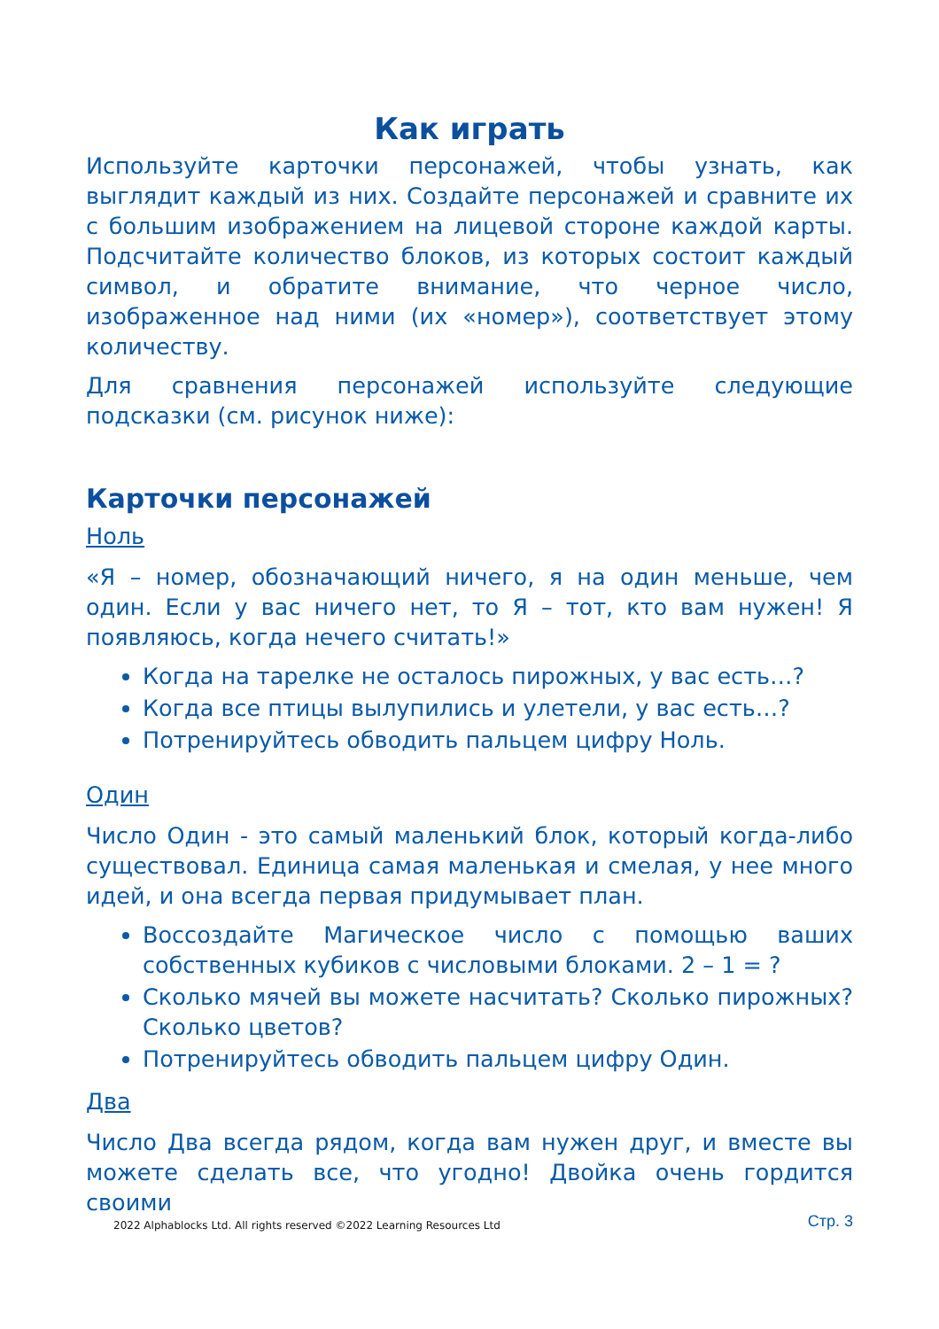Как играть
Используйте карточки персонажей, чтобы узнать, как выглядит каждый из них. Создайте персонажей и сравните их с большим изображением на лицевой стороне каждой карты. Подсчитайте количество блоков, из которых состоит каждый символ, и обратите внимание, что черное число, изображенное над ними (их «номер»), соответствует этому количеству.
Для сравнения персонажей используйте следующие подсказки (см. рисунок ниже):
Карточки персонажей
Ноль
«Я – номер, обозначающий ничего, я на один меньше, чем один. Если у вас ничего нет, то Я – тот, кто вам нужен! Я появляюсь, когда нечего считать!»
Когда на тарелке не осталось пирожных, у вас есть…?
Когда все птицы вылупились и улетели, у вас есть…?
Потренируйтесь обводить пальцем цифру Ноль.
Один
Число Один - это самый маленький блок, который когда-либо существовал. Единица самая маленькая и смелая, у нее много идей, и она всегда первая придумывает план.
Воссоздайте Магическое число с помощью ваших собственных кубиков с числовыми блоками. 2 – 1 = ?
Сколько мячей вы можете насчитать? Сколько пирожных? Сколько цветов?
Потренируйтесь обводить пальцем цифру Один.
Два
Число Два всегда рядом, когда вам нужен друг, и вместе вы можете сделать все, что угодно! Двойка очень гордится своими
2022 Alphablocks Ltd. All rights reserved ©2022 Learning Resources Ltd Стр. 3